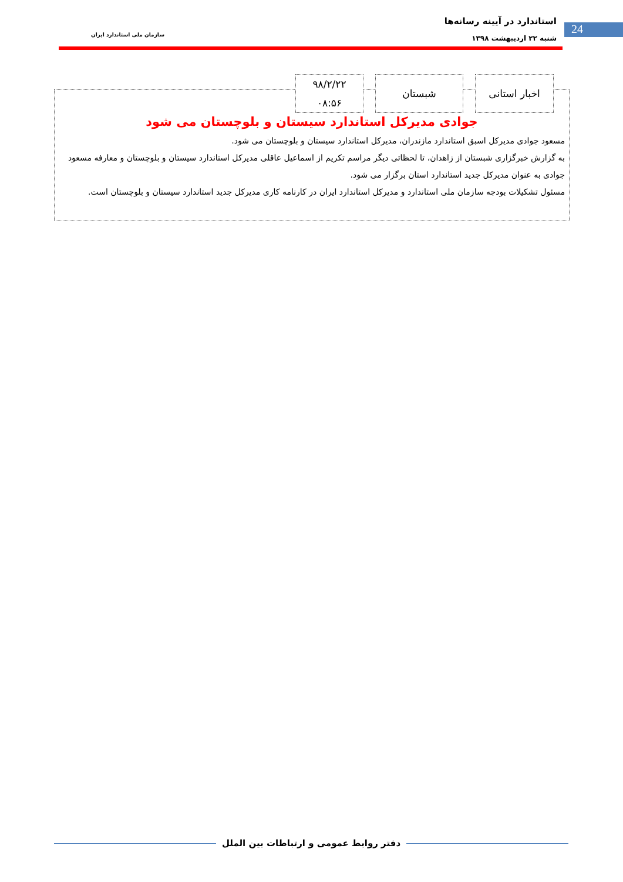استاندارد در آیینه رسانه‌ها
شنبه ۲۲ اردیبهشت ۱۳۹۸
سازمان ملی استاندارد ایران
24
اخبار استانی شبستان
۹۸/۲/۲۲
۰۸:۵۶
جوادی مدیرکل استاندارد سیستان و بلوچستان می شود
مسعود جوادی مدیرکل اسبق استاندارد مازندران، مدیرکل استاندارد سیستان و بلوچستان می شود.
به گزارش خبرگزاری شبستان از زاهدان، تا لحظاتی دیگر مراسم تکریم از اسماعیل عاقلی مدیرکل استاندارد سیستان و بلوچستان و معارفه مسعود جوادی به عنوان مدیرکل جدید استاندارد استان برگزار می شود.
مسئول تشکیلات بودجه سازمان ملی استاندارد و مدیرکل استاندارد ایران در کارنامه کاری مدیرکل جدید استاندارد سیستان و بلوچستان است.
دفتر روابط عمومی و ارتباطات بین الملل